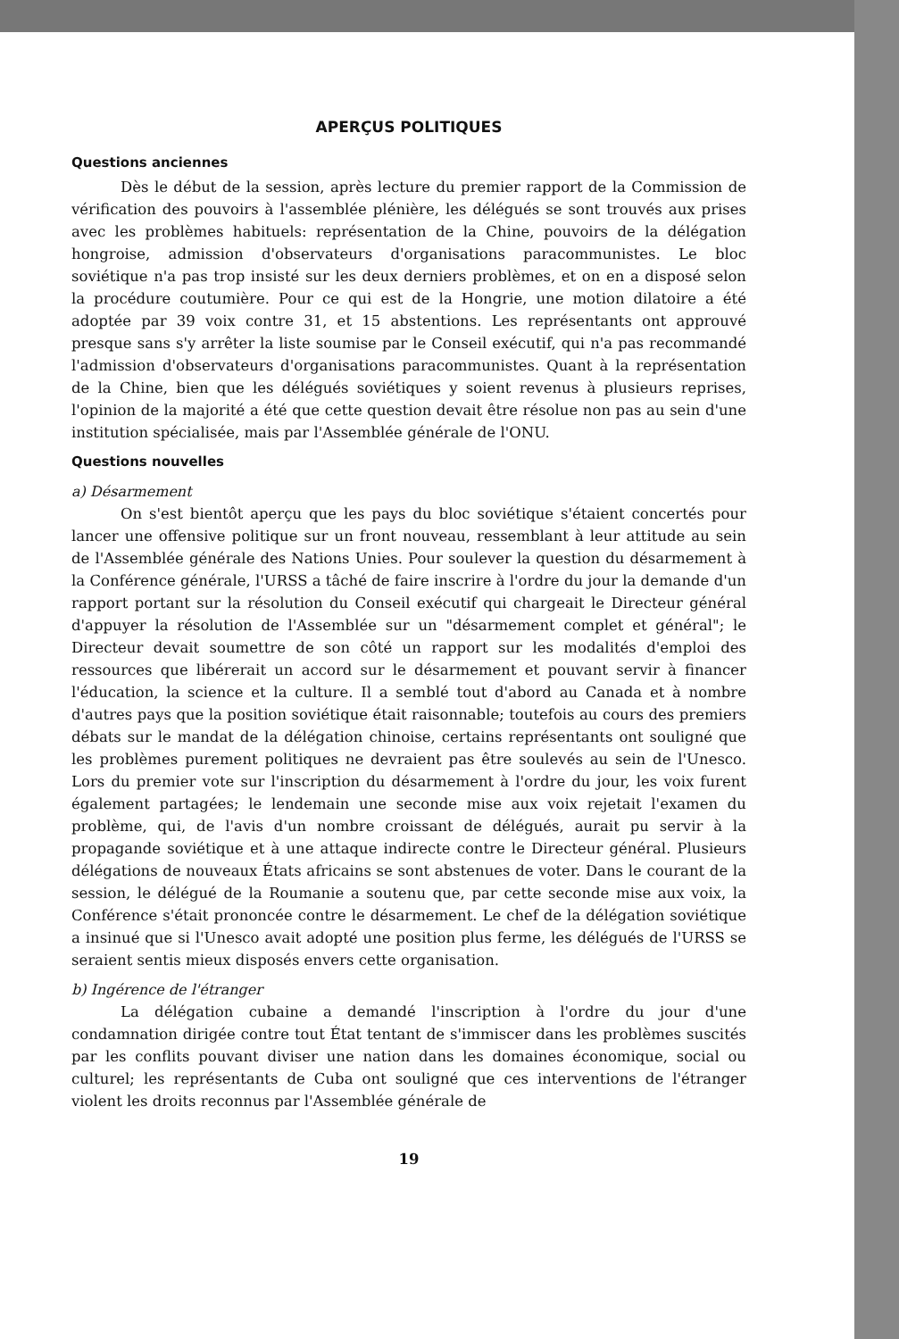APERÇUS POLITIQUES
Questions anciennes
Dès le début de la session, après lecture du premier rapport de la Commission de vérification des pouvoirs à l'assemblée plénière, les délégués se sont trouvés aux prises avec les problèmes habituels: représentation de la Chine, pouvoirs de la délégation hongroise, admission d'observateurs d'organisations paracommunistes. Le bloc soviétique n'a pas trop insisté sur les deux derniers problèmes, et on en a disposé selon la procédure coutumière. Pour ce qui est de la Hongrie, une motion dilatoire a été adoptée par 39 voix contre 31, et 15 abstentions. Les représentants ont approuvé presque sans s'y arrêter la liste soumise par le Conseil exécutif, qui n'a pas recommandé l'admission d'observateurs d'organisations paracommunistes. Quant à la représentation de la Chine, bien que les délégués soviétiques y soient revenus à plusieurs reprises, l'opinion de la majorité a été que cette question devait être résolue non pas au sein d'une institution spécialisée, mais par l'Assemblée générale de l'ONU.
Questions nouvelles
a) Désarmement
On s'est bientôt aperçu que les pays du bloc soviétique s'étaient concertés pour lancer une offensive politique sur un front nouveau, ressemblant à leur attitude au sein de l'Assemblée générale des Nations Unies. Pour soulever la question du désarmement à la Conférence générale, l'URSS a tâché de faire inscrire à l'ordre du jour la demande d'un rapport portant sur la résolution du Conseil exécutif qui chargeait le Directeur général d'appuyer la résolution de l'Assemblée sur un "désarmement complet et général"; le Directeur devait soumettre de son côté un rapport sur les modalités d'emploi des ressources que libérerait un accord sur le désarmement et pouvant servir à financer l'éducation, la science et la culture. Il a semblé tout d'abord au Canada et à nombre d'autres pays que la position soviétique était raisonnable; toutefois au cours des premiers débats sur le mandat de la délégation chinoise, certains représentants ont souligné que les problèmes purement politiques ne devraient pas être soulevés au sein de l'Unesco. Lors du premier vote sur l'inscription du désarmement à l'ordre du jour, les voix furent également partagées; le lendemain une seconde mise aux voix rejetait l'examen du problème, qui, de l'avis d'un nombre croissant de délégués, aurait pu servir à la propagande soviétique et à une attaque indirecte contre le Directeur général. Plusieurs délégations de nouveaux États africains se sont abstenues de voter. Dans le courant de la session, le délégué de la Roumanie a soutenu que, par cette seconde mise aux voix, la Conférence s'était prononcée contre le désarmement. Le chef de la délégation soviétique a insinué que si l'Unesco avait adopté une position plus ferme, les délégués de l'URSS se seraient sentis mieux disposés envers cette organisation.
b) Ingérence de l'étranger
La délégation cubaine a demandé l'inscription à l'ordre du jour d'une condamnation dirigée contre tout État tentant de s'immiscer dans les problèmes suscités par les conflits pouvant diviser une nation dans les domaines économique, social ou culturel; les représentants de Cuba ont souligné que ces interventions de l'étranger violent les droits reconnus par l'Assemblée générale de
19